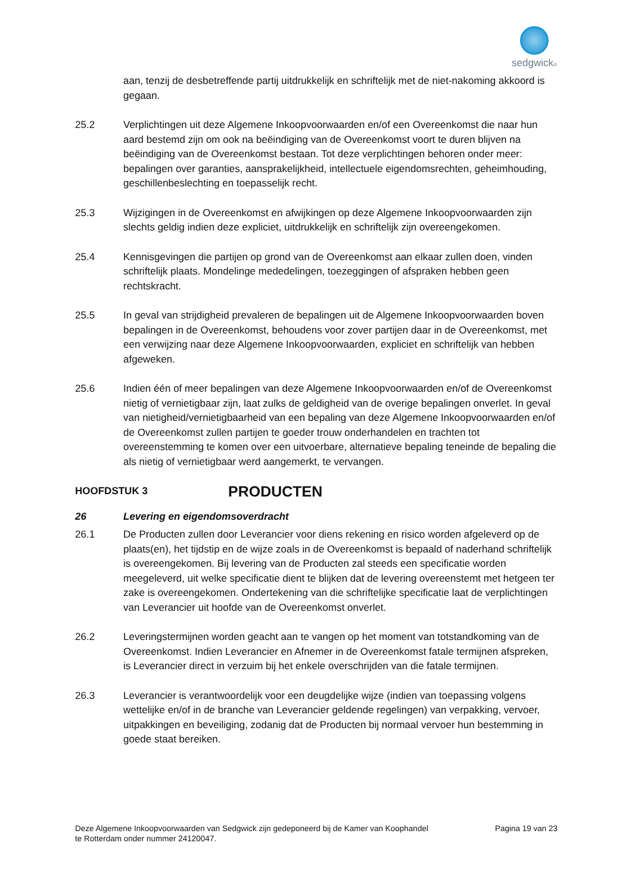sedgwick®
aan, tenzij de desbetreffende partij uitdrukkelijk en schriftelijk met de niet-nakoming akkoord is gegaan.
25.2 Verplichtingen uit deze Algemene Inkoopvoorwaarden en/of een Overeenkomst die naar hun aard bestemd zijn om ook na beëindiging van de Overeenkomst voort te duren blijven na beëindiging van de Overeenkomst bestaan. Tot deze verplichtingen behoren onder meer: bepalingen over garanties, aansprakelijkheid, intellectuele eigendomsrechten, geheimhouding, geschillenbeslechting en toepasselijk recht.
25.3 Wijzigingen in de Overeenkomst en afwijkingen op deze Algemene Inkoopvoorwaarden zijn slechts geldig indien deze expliciet, uitdrukkelijk en schriftelijk zijn overeengekomen.
25.4 Kennisgevingen die partijen op grond van de Overeenkomst aan elkaar zullen doen, vinden schriftelijk plaats. Mondelinge mededelingen, toezeggingen of afspraken hebben geen rechtskracht.
25.5 In geval van strijdigheid prevaleren de bepalingen uit de Algemene Inkoopvoorwaarden boven bepalingen in de Overeenkomst, behoudens voor zover partijen daar in de Overeenkomst, met een verwijzing naar deze Algemene Inkoopvoorwaarden, expliciet en schriftelijk van hebben afgeweken.
25.6 Indien één of meer bepalingen van deze Algemene Inkoopvoorwaarden en/of de Overeenkomst nietig of vernietigbaar zijn, laat zulks de geldigheid van de overige bepalingen onverlet. In geval van nietigheid/vernietigbaarheid van een bepaling van deze Algemene Inkoopvoorwaarden en/of de Overeenkomst zullen partijen te goeder trouw onderhandelen en trachten tot overeenstemming te komen over een uitvoerbare, alternatieve bepaling teneinde de bepaling die als nietig of vernietigbaar werd aangemerkt, te vervangen.
HOOFDSTUK 3
PRODUCTEN
26 Levering en eigendomsoverdracht
26.1 De Producten zullen door Leverancier voor diens rekening en risico worden afgeleverd op de plaats(en), het tijdstip en de wijze zoals in de Overeenkomst is bepaald of naderhand schriftelijk is overeengekomen. Bij levering van de Producten zal steeds een specificatie worden meegeleverd, uit welke specificatie dient te blijken dat de levering overeenstemt met hetgeen ter zake is overeengekomen. Ondertekening van die schriftelijke specificatie laat de verplichtingen van Leverancier uit hoofde van de Overeenkomst onverlet.
26.2 Leveringstermijnen worden geacht aan te vangen op het moment van totstandkoming van de Overeenkomst. Indien Leverancier en Afnemer in de Overeenkomst fatale termijnen afspreken, is Leverancier direct in verzuim bij het enkele overschrijden van die fatale termijnen.
26.3 Leverancier is verantwoordelijk voor een deugdelijke wijze (indien van toepassing volgens wettelijke en/of in de branche van Leverancier geldende regelingen) van verpakking, vervoer, uitpakkingen en beveiliging, zodanig dat de Producten bij normaal vervoer hun bestemming in goede staat bereiken.
Deze Algemene Inkoopvoorwaarden van Sedgwick zijn gedeponeerd bij de Kamer van Koophandel
te Rotterdam onder nummer 24120047.
Pagina 19 van 23